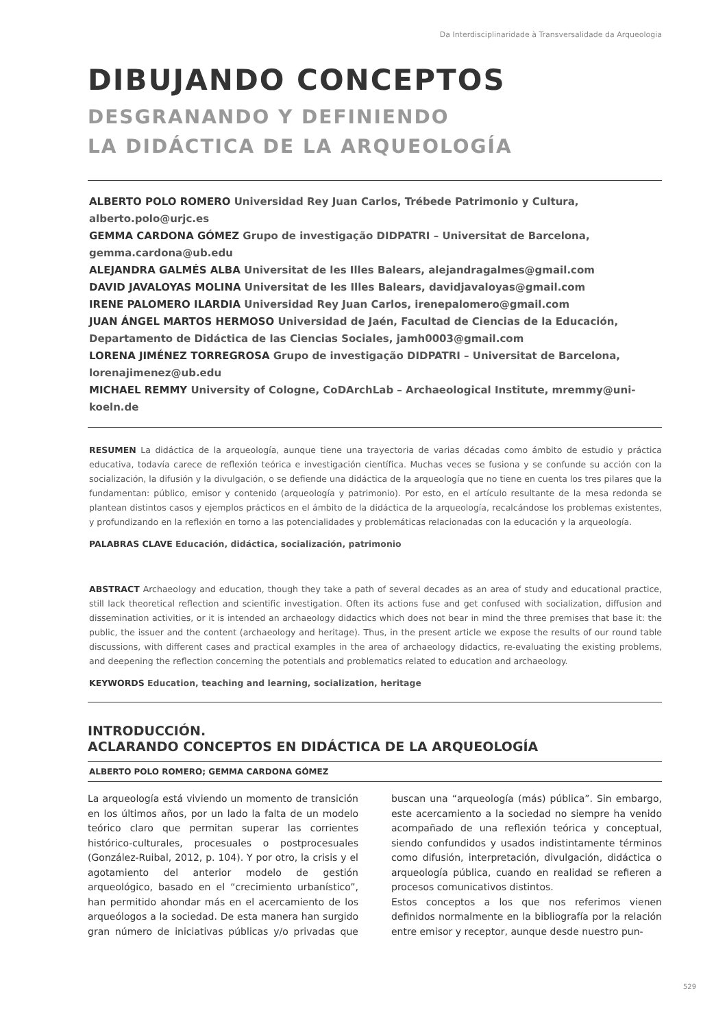Da Interdisciplinaridade à Transversalidade da Arqueologia
DIBUJANDO CONCEPTOS
DESGRANANDO Y DEFINIENDO
LA DIDÁCTICA DE LA ARQUEOLOGÍA
ALBERTO POLO ROMERO Universidad Rey Juan Carlos, Trébede Patrimonio y Cultura, alberto.polo@urjc.es
GEMMA CARDONA GÓMEZ Grupo de investigação DIDPATRI – Universitat de Barcelona, gemma.cardona@ub.edu
ALEJANDRA GALMÉS ALBA Universitat de les Illes Balears, alejandragalmes@gmail.com
DAVID JAVALOYAS MOLINA Universitat de les Illes Balears, davidjavaloyas@gmail.com
IRENE PALOMERO ILARDIA Universidad Rey Juan Carlos, irenepalomero@gmail.com
JUAN ÁNGEL MARTOS HERMOSO Universidad de Jaén, Facultad de Ciencias de la Educación, Departamento de Didáctica de las Ciencias Sociales, jamh0003@gmail.com
LORENA JIMÉNEZ TORREGROSA Grupo de investigação DIDPATRI – Universitat de Barcelona, lorenajimenez@ub.edu
MICHAEL REMMY University of Cologne, CoDArchLab – Archaeological Institute, mremmy@uni-koeln.de
RESUMEN La didáctica de la arqueología, aunque tiene una trayectoria de varias décadas como ámbito de estudio y práctica educativa, todavía carece de reflexión teórica e investigación científica. Muchas veces se fusiona y se confunde su acción con la socialización, la difusión y la divulgación, o se defiende una didáctica de la arqueología que no tiene en cuenta los tres pilares que la fundamentan: público, emisor y contenido (arqueología y patrimonio). Por esto, en el artículo resultante de la mesa redonda se plantean distintos casos y ejemplos prácticos en el ámbito de la didáctica de la arqueología, recalcándose los problemas existentes, y profundizando en la reflexión en torno a las potencialidades y problemáticas relacionadas con la educación y la arqueología.
PALABRAS CLAVE Educación, didáctica, socialización, patrimonio
ABSTRACT Archaeology and education, though they take a path of several decades as an area of study and educational practice, still lack theoretical reflection and scientific investigation. Often its actions fuse and get confused with socialization, diffusion and dissemination activities, or it is intended an archaeology didactics which does not bear in mind the three premises that base it: the public, the issuer and the content (archaeology and heritage). Thus, in the present article we expose the results of our round table discussions, with different cases and practical examples in the area of archaeology didactics, re-evaluating the existing problems, and deepening the reflection concerning the potentials and problematics related to education and archaeology.
KEYWORDS Education, teaching and learning, socialization, heritage
INTRODUCCIÓN.
ACLARANDO CONCEPTOS EN DIDÁCTICA DE LA ARQUEOLOGÍA
ALBERTO POLO ROMERO; GEMMA CARDONA GÓMEZ
La arqueología está viviendo un momento de transición en los últimos años, por un lado la falta de un modelo teórico claro que permitan superar las corrientes histórico-culturales, procesuales o postprocesuales (González-Ruibal, 2012, p. 104). Y por otro, la crisis y el agotamiento del anterior modelo de gestión arqueológico, basado en el “crecimiento urbanístico”, han permitido ahondar más en el acercamiento de los arqueólogos a la sociedad. De esta manera han surgido gran número de iniciativas públicas y/o privadas que buscan una “arqueología (más) pública”. Sin embargo, este acercamiento a la sociedad no siempre ha venido acompañado de una reflexión teórica y conceptual, siendo confundidos y usados indistintamente términos como difusión, interpretación, divulgación, didáctica o arqueología pública, cuando en realidad se refieren a procesos comunicativos distintos.
Estos conceptos a los que nos referimos vienen definidos normalmente en la bibliografía por la relación entre emisor y receptor, aunque desde nuestro pun-
529